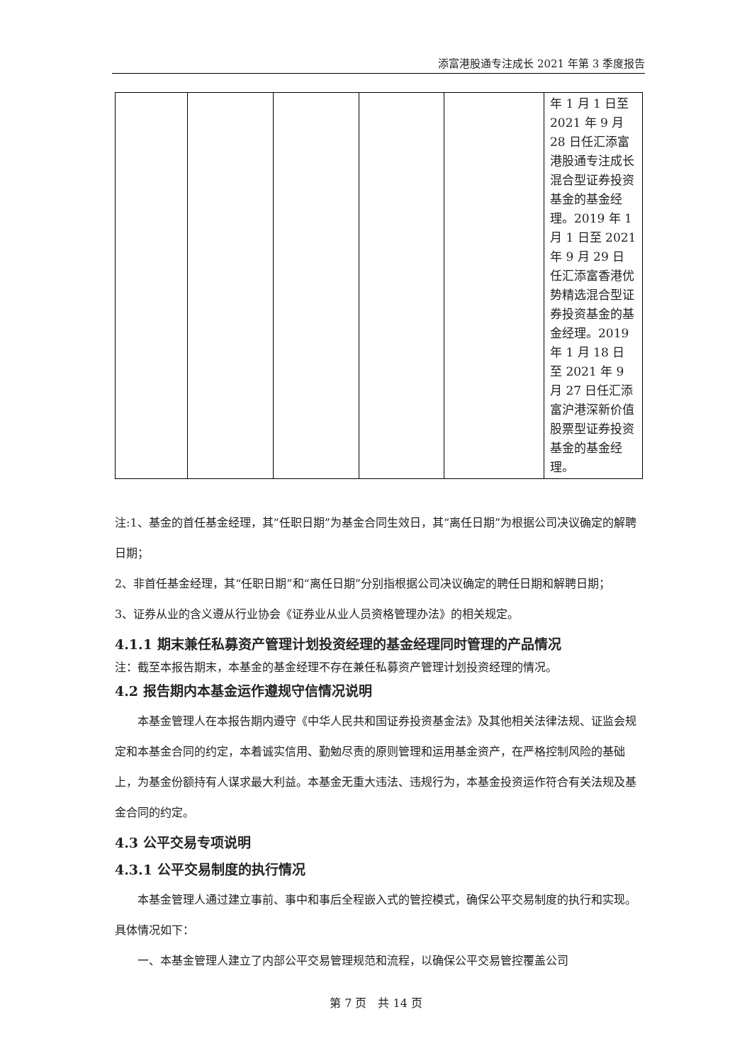添富港股通专注成长 2021 年第 3 季度报告
| | | | | | 年 1 月 1 日至 2021 年 9 月 28 日任汇添富港股通专注成长混合型证券投资基金的基金经理。2019 年 1 月 1 日至 2021 年 9 月 29 日任汇添富香港优势精选混合型证券投资基金的基金经理。2019 年 1 月 18 日至 2021 年 9 月 27 日任汇添富沪港深新价值股票型证券投资基金的基金经理。 |
注:1、基金的首任基金经理，其“任职日期”为基金合同生效日，其“离任日期”为根据公司决议确定的解聘日期；
2、非首任基金经理，其“任职日期”和“离任日期”分别指根据公司决议确定的聘任日期和解聘日期；
3、证券从业的含义遵从行业协会《证券业从业人员资格管理办法》的相关规定。
4.1.1 期末兼任私募资产管理计划投资经理的基金经理同时管理的产品情况
注：截至本报告期末，本基金的基金经理不存在兼任私募资产管理计划投资经理的情况。
4.2 报告期内本基金运作遵规守信情况说明
本基金管理人在本报告期内遵守《中华人民共和国证券投资基金法》及其他相关法律法规、证监会规定和本基金合同的约定，本着诚实信用、勤勉尽责的原则管理和运用基金资产，在严格控制风险的基础上，为基金份额持有人谋求最大利益。本基金无重大违法、违规行为，本基金投资运作符合有关法规及基金合同的约定。
4.3 公平交易专项说明
4.3.1 公平交易制度的执行情况
本基金管理人通过建立事前、事中和事后全程嵌入式的管控模式，确保公平交易制度的执行和实现。具体情况如下：
一、本基金管理人建立了内部公平交易管理规范和流程，以确保公平交易管控覆盖公司
第 7 页　共 14 页